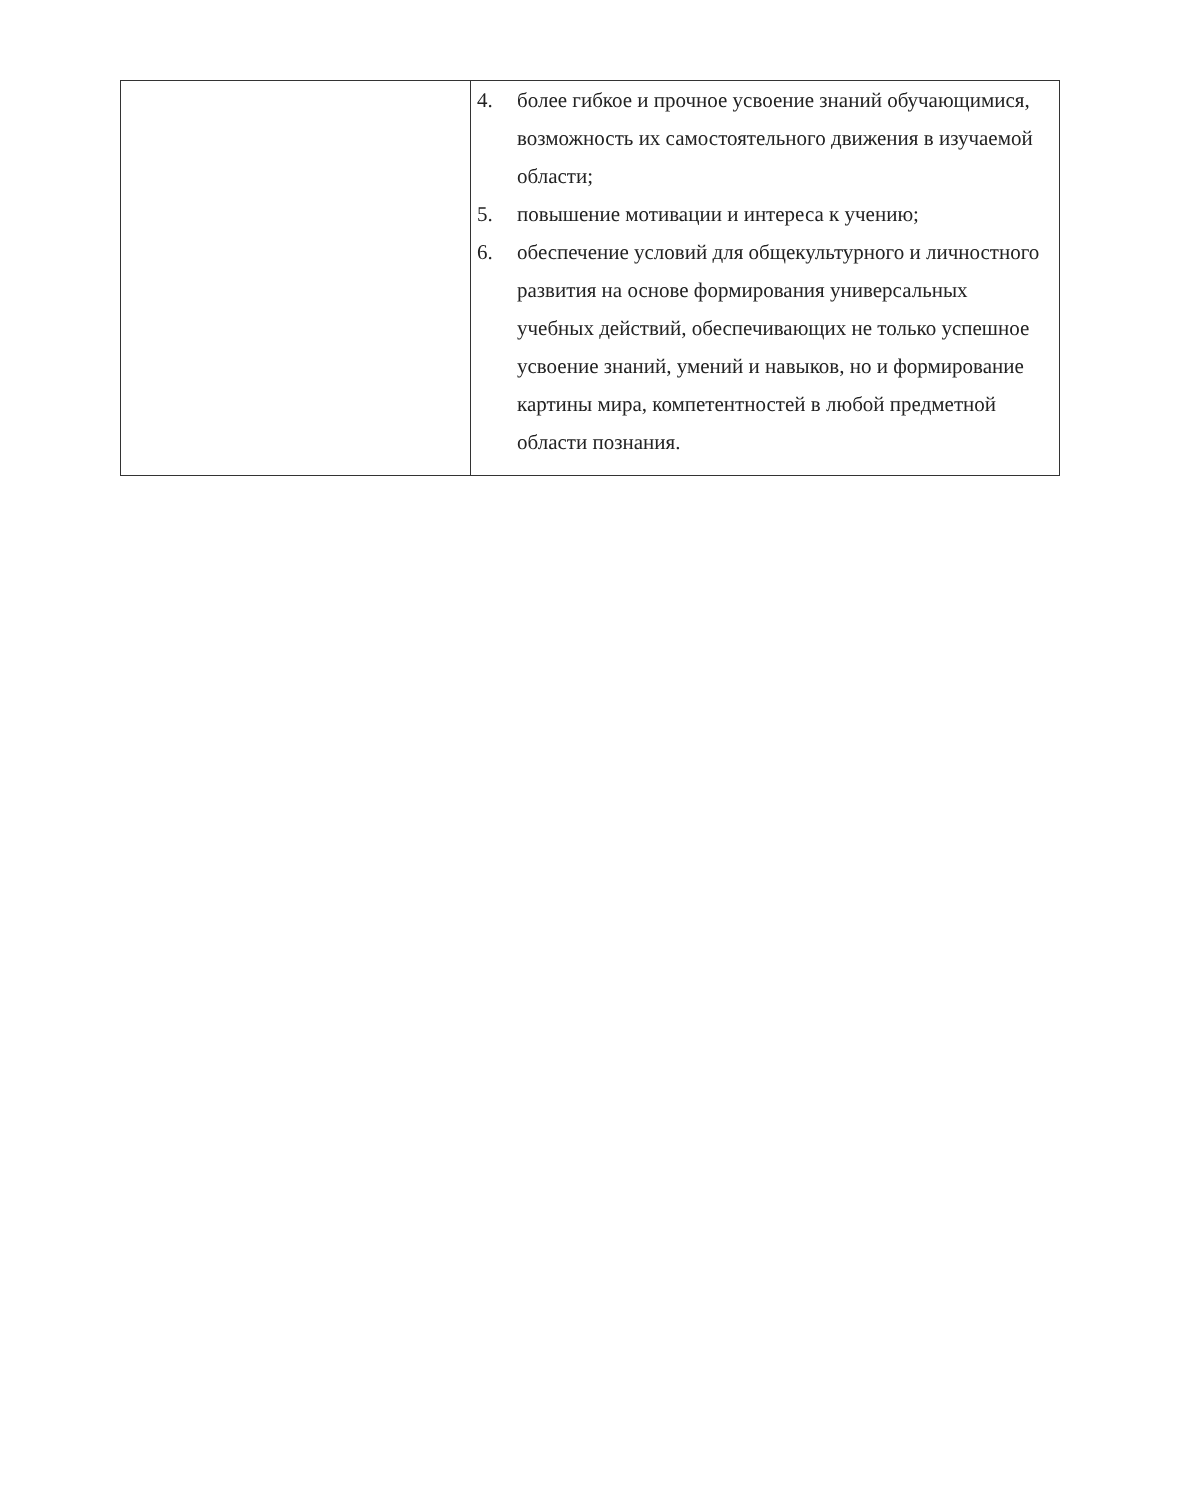| | 4. более гибкое и прочное усвоение знаний обучающимися, возможность их самостоятельного движения в изучаемой области; 5. повышение мотивации и интереса к учению; 6. обеспечение условий для общекультурного и личностного развития на основе формирования универсальных учебных действий, обеспечивающих не только успешное усвоение знаний, умений и навыков, но и формирование картины мира, компетентностей в любой предметной области познания. |